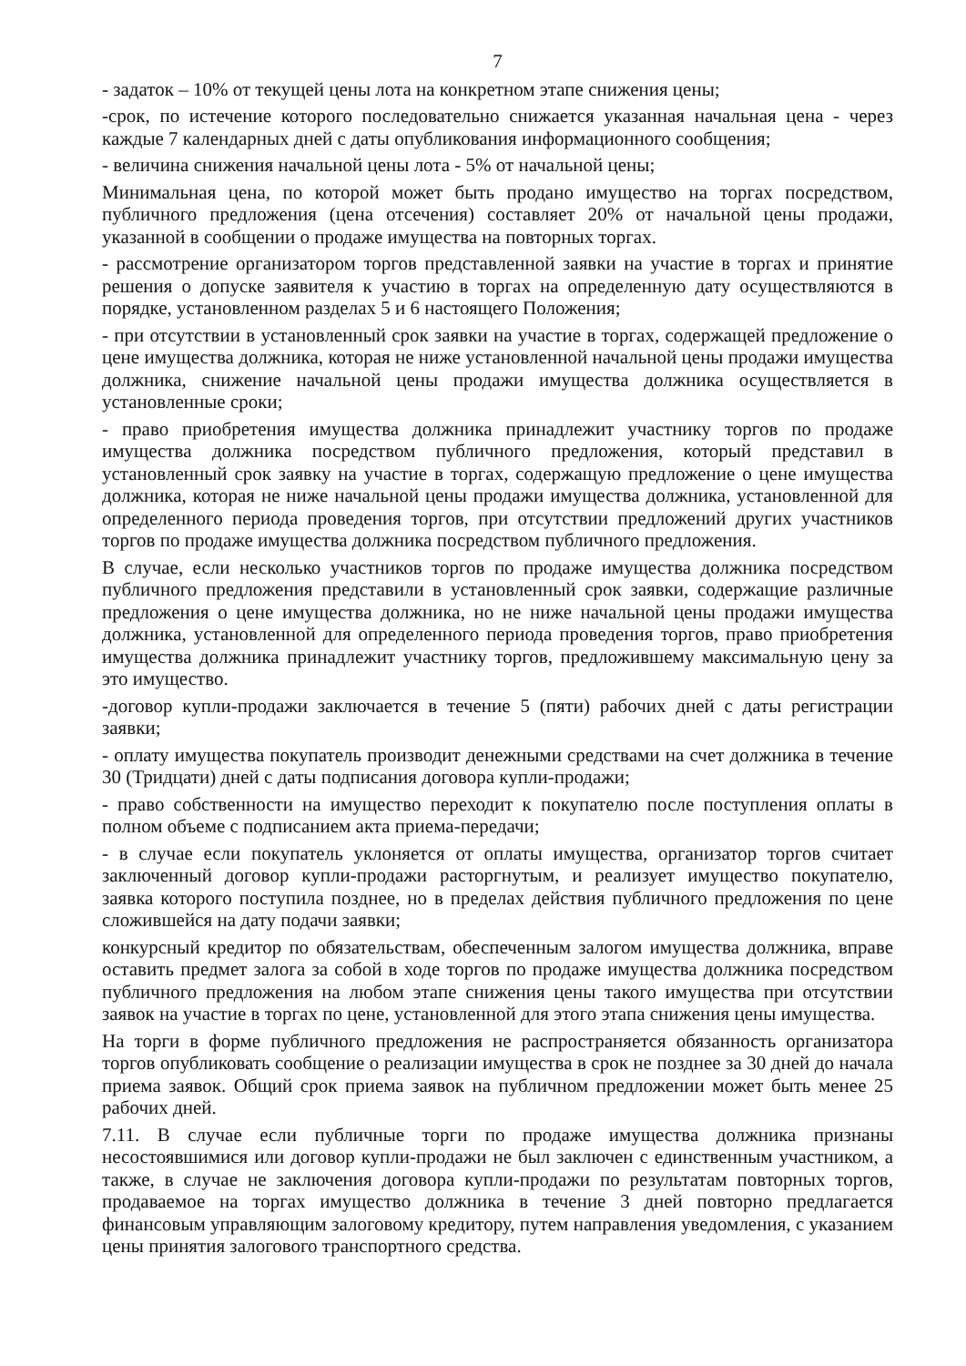7
- задаток – 10% от текущей цены лота на конкретном этапе снижения цены;
-срок, по истечение которого последовательно снижается указанная начальная цена - через каждые 7 календарных дней с даты опубликования информационного сообщения;
- величина снижения начальной цены лота - 5% от начальной цены;
Минимальная цена, по которой может быть продано имущество на торгах посредством, публичного предложения (цена отсечения) составляет 20% от начальной цены продажи, указанной в сообщении о продаже имущества на повторных торгах.
- рассмотрение организатором торгов представленной заявки на участие в торгах и принятие решения о допуске заявителя к участию в торгах на определенную дату осуществляются в порядке, установленном разделах 5 и 6 настоящего Положения;
- при отсутствии в установленный срок заявки на участие в торгах, содержащей предложение о цене имущества должника, которая не ниже установленной начальной цены продажи имущества должника, снижение начальной цены продажи имущества должника осуществляется в установленные сроки;
- право приобретения имущества должника принадлежит участнику торгов по продаже имущества должника посредством публичного предложения, который представил в установленный срок заявку на участие в торгах, содержащую предложение о цене имущества должника, которая не ниже начальной цены продажи имущества должника, установленной для определенного периода проведения торгов, при отсутствии предложений других участников торгов по продаже имущества должника посредством публичного предложения.
В случае, если несколько участников торгов по продаже имущества должника посредством публичного предложения представили в установленный срок заявки, содержащие различные предложения о цене имущества должника, но не ниже начальной цены продажи имущества должника, установленной для определенного периода проведения торгов, право приобретения имущества должника принадлежит участнику торгов, предложившему максимальную цену за это имущество.
-договор купли-продажи заключается в течение 5 (пяти) рабочих дней с даты регистрации заявки;
- оплату имущества покупатель производит денежными средствами на счет должника в течение 30 (Тридцати) дней с даты подписания договора купли-продажи;
- право собственности на имущество переходит к покупателю после поступления оплаты в полном объеме с подписанием акта приема-передачи;
- в случае если покупатель уклоняется от оплаты имущества, организатор торгов считает заключенный договор купли-продажи расторгнутым, и реализует имущество покупателю, заявка которого поступила позднее, но в пределах действия публичного предложения по цене сложившейся на дату подачи заявки;
конкурсный кредитор по обязательствам, обеспеченным залогом имущества должника, вправе оставить предмет залога за собой в ходе торгов по продаже имущества должника посредством публичного предложения на любом этапе снижения цены такого имущества при отсутствии заявок на участие в торгах по цене, установленной для этого этапа снижения цены имущества.
На торги в форме публичного предложения не распространяется обязанность организатора торгов опубликовать сообщение о реализации имущества в срок не позднее за 30 дней до начала приема заявок. Общий срок приема заявок на публичном предложении может быть менее 25 рабочих дней.
7.11. В случае если публичные торги по продаже имущества должника признаны несостоявшимися или договор купли-продажи не был заключен с единственным участником, а также, в случае не заключения договора купли-продажи по результатам повторных торгов, продаваемое на торгах имущество должника в течение 3 дней повторно предлагается финансовым управляющим залоговому кредитору, путем направления уведомления, с указанием цены принятия залогового транспортного средства.